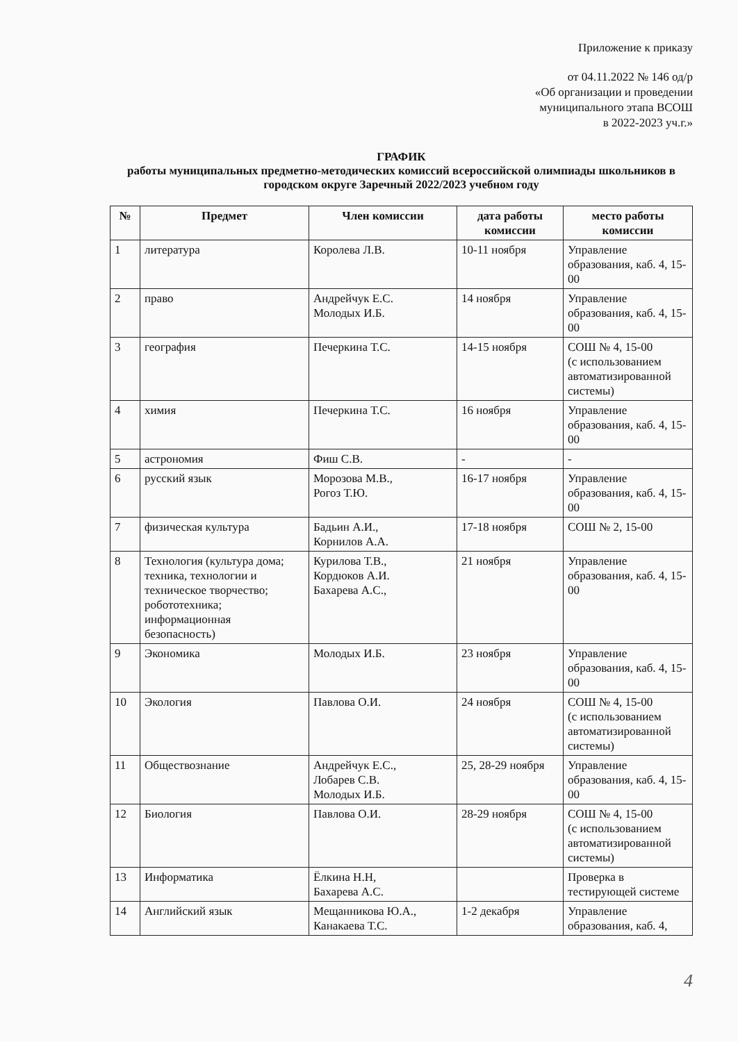Приложение к приказу
от 04.11.2022 № 146 од/р
«Об организации и проведении
муниципального этапа ВСОШ
в 2022-2023 уч.г.»
ГРАФИК
работы муниципальных предметно-методических комиссий всероссийской олимпиады школьников в городском округе Заречный 2022/2023 учебном году
| № | Предмет | Член комиссии | дата работы комиссии | место работы комиссии |
| --- | --- | --- | --- | --- |
| 1 | литература | Королева Л.В. | 10-11 ноября | Управление образования, каб. 4, 15-00 |
| 2 | право | Андрейчук Е.С. Молодых И.Б. | 14 ноября | Управление образования, каб. 4, 15-00 |
| 3 | география | Печеркина Т.С. | 14-15 ноября | СОШ № 4, 15-00 (с использованием автоматизированной системы) |
| 4 | химия | Печеркина Т.С. | 16 ноября | Управление образования, каб. 4, 15-00 |
| 5 | астрономия | Фиш С.В. | - | - |
| 6 | русский язык | Морозова М.В., Рогоз Т.Ю. | 16-17 ноября | Управление образования, каб. 4, 15-00 |
| 7 | физическая культура | Бадьин А.И., Корнилов А.А. | 17-18 ноября | СОШ № 2, 15-00 |
| 8 | Технология (культура дома; техника, технологии и техническое творчество; робототехника; информационная безопасность) | Курилова Т.В., Кордюков А.И. Бахарева А.С., | 21 ноября | Управление образования, каб. 4, 15-00 |
| 9 | Экономика | Молодых И.Б. | 23 ноября | Управление образования, каб. 4, 15-00 |
| 10 | Экология | Павлова О.И. | 24 ноября | СОШ № 4, 15-00 (с использованием автоматизированной системы) |
| 11 | Обществознание | Андрейчук Е.С., Лобарев С.В. Молодых И.Б. | 25, 28-29 ноября | Управление образования, каб. 4, 15-00 |
| 12 | Биология | Павлова О.И. | 28-29 ноября | СОШ № 4, 15-00 (с использованием автоматизированной системы) |
| 13 | Информатика | Ёлкина Н.Н, Бахарева А.С. | | Проверка в тестирующей системе |
| 14 | Английский язык | Мещанникова Ю.А., Канакаева Т.С. | 1-2 декабря | Управление образования, каб. 4, |
4